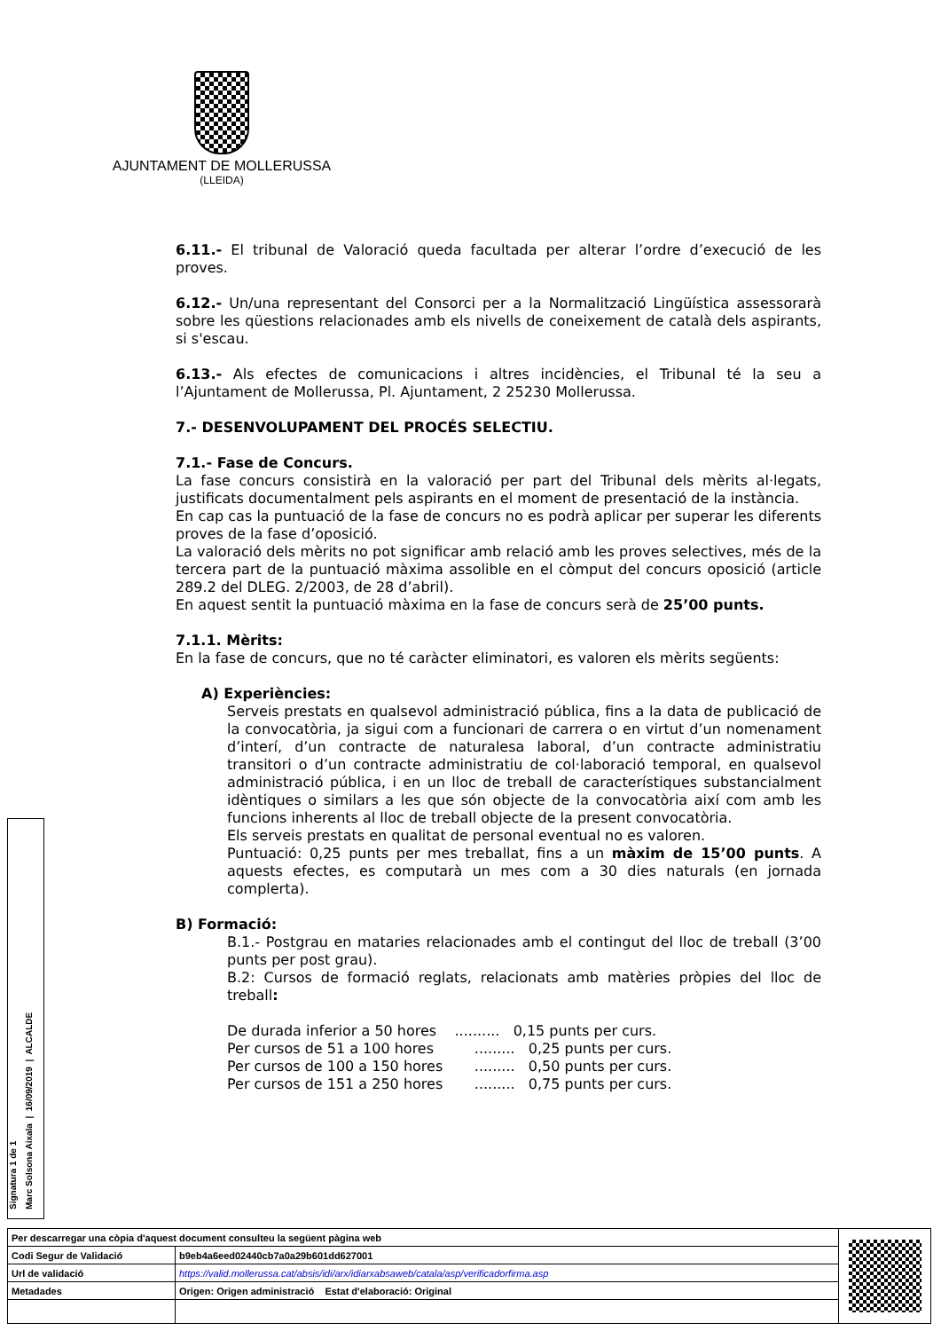AJUNTAMENT DE MOLLERUSSA
(LLEIDA)
6.11.- El tribunal de Valoració queda facultada per alterar l’ordre d’execució de les proves.
6.12.- Un/una representant del Consorci per a la Normalització Lingüística assessorarà sobre les qüestions relacionades amb els nivells de coneixement de català dels aspirants, si s'escau.
6.13.- Als efectes de comunicacions i altres incidències, el Tribunal té la seu a l’Ajuntament de Mollerussa, Pl. Ajuntament, 2 25230 Mollerussa.
7.- DESENVOLUPAMENT DEL PROCÉS SELECTIU.
7.1.- Fase de Concurs.
La fase concurs consistirà en la valoració per part del Tribunal dels mèrits al·legats, justificats documentalment pels aspirants en el moment de presentació de la instància.
En cap cas la puntuació de la fase de concurs no es podrà aplicar per superar les diferents proves de la fase d’oposició.
La valoració dels mèrits no pot significar amb relació amb les proves selectives, més de la tercera part de la puntuació màxima assolible en el còmput del concurs oposició (article 289.2 del DLEG. 2/2003, de 28 d’abril).
En aquest sentit la puntuació màxima en la fase de concurs serà de 25’00 punts.
7.1.1. Mèrits:
En la fase de concurs, que no té caràcter eliminatori, es valoren els mèrits següents:
A) Experiències:
Serveis prestats en qualsevol administració pública, fins a la data de publicació de la convocatòria, ja sigui com a funcionari de carrera o en virtut d’un nomenament d’interí, d’un contracte de naturalesa laboral, d’un contracte administratiu transitori o d’un contracte administratiu de col·laboració temporal, en qualsevol administració pública, i en un lloc de treball de característiques substancialment idèntiques o similars a les que són objecte de la convocatòria així com amb les funcions inherents al lloc de treball objecte de la present convocatòria.
Els serveis prestats en qualitat de personal eventual no es valoren.
Puntuació: 0,25 punts per mes treballat, fins a un màxim de 15’00 punts. A aquests efectes, es computarà un mes com a 30 dies naturals (en jornada complerta).
B) Formació:
B.1.- Postgrau en mataries relacionades amb el contingut del lloc de treball (3’00 punts per post grau).
B.2: Cursos de formació reglats, relacionats amb matèries pròpies del lloc de treball:
De durada inferior a 50 hores .......... 0,15 punts per curs.
Per cursos de 51 a 100 hores ......... 0,25 punts per curs.
Per cursos de 100 a 150 hores ......... 0,50 punts per curs.
Per cursos de 151 a 250 hores ......... 0,75 punts per curs.
Signatura 1 de 1
Marc Solsona Aixala | 16/09/2019 | ALCALDE
| Per descarregar una còpia d'aquest document consulteu la següent pàgina web | | |
| Codi Segur de Validació | b9eb4a6eed02440cb7a0a29b601dd627001 | |
| Url de validació | https://valid.mollerussa.cat/absis/idi/arx/idiarxabsaweb/catala/asp/verificadorfirma.asp | |
| Metadades | Origen: Origen administració Estat d'elaboració: Original | |